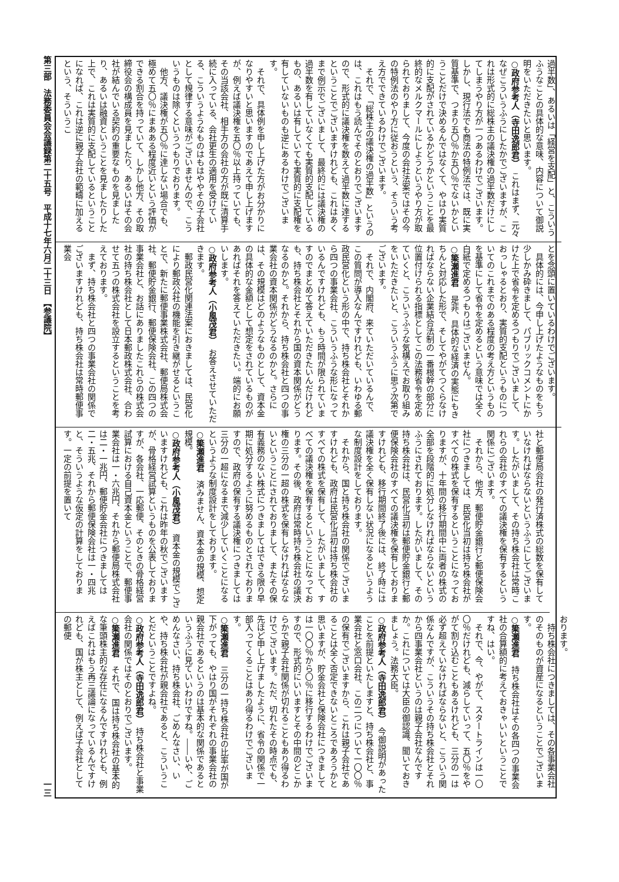第三部　法務委員会会議録第二十五号　平成十七年六月二十三日　【参議院】 一三
過半数」、あるいは「経営を支配」と、こういうふうなことの具体的な意味、内容について御説明をいただきたいと思います。
○政府参考人（寺田逸郎君）　これはまず、元々なぜこういうふうにしたかでございますが、これは形式的に総株主の議決権の過半数だけにしてしまうやり方が一つあるわけでございます。しかし、現行法でも商法の特例法では、既に実質基準で、つまり五〇％か五〇％でないかということだけで決めるんではなくて、やはり実質的に支配がされているかどうかということを最終的なメルクマールにしようというやり方が取られておりまして、今度の会社法案ではその今の特例法のやり方に従おうという、そういう考え方でできているわけでございます。
それで、「総株主の議決権の過半数」というのは、これはもう読んでそのとおりでございますので、形式的に議決権を数えて過半数に達するということでございますけれども、これはあくまで例示でございまして、最終的には議決権の過半数を有していなくても実質的支配しているもの、あるいは有していても実質的に支配権を有していないものも逆にあるわけでございます。
それで、具体例を申し上げた方がお分かりになりやすいと思いますのであえて申し上げますが、例えば議決権を五〇％以上持っていても、その当該会社、相手方の会社の方が既に清算手続に入っている、会社更生の適用を受けている、こういうようなものはもはややその子会社として規律する意味がございませんので、こういうものは除くというつもりでおります。
他方、議決権が五〇％に達しない場合でも、極めて五〇％にまあある程度近いという評価ができる割合を持っていて、しかし他方、その取締役会の構成員を見ましたり、あるいはその会社が結んでいる契約の重要なものを見ましたり、あるいは融資ということを見ましたりした上で、これは実質的に支配しているということになれば、これは逆に親子会社の範疇に加えるという、そういうこ
とを念頭に置いているわけでございます。
具体的には、今申し上げたようなものをもう少しかみ砕きまして、パブリックコメントにかけた上で省令を定めるつもりでございまして、おっしゃるとおり、実質的支配というものについてのこれまでのある程度の考え方というものを基準にして省令を定めるという意味では全く白紙で定めるつもりはございません。
○簗瀬進君　是非、具体的な経済の実態にもきちんと対応した形で、そしてやがてつくらなければならない企業結合法制の一番根幹の部分に位置付けられる指標としてこの法務省令を定めていくと、こういうふうな気構えでお取り組みをいただきたいと、こういうふうに思う次第でございます。
それで、内閣府、来ていただいているんで、この質問が導入なんですけれども、いわゆる郵政民営化という形の中で、持ち株会社とそれから四つの事業会社、こういうふうな形になっているんですけれども、もう時間が限られていますのでまとめて答えていただきたいんだけれども、持ち株会社とそれから国の資本関係がどうなるのかと。それから、持ち株会社と四つの事業会社の資本関係がどうなるのかと。さらには、その規模はどのようなものとして、資本金の具体的な金額として想定をされているものがあればそれを答えていただきたい。端的にお願いします。
○政府参考人（小風茂君）　お答えさせていただきます。
郵政民営化関連法案におきましては、民営化により郵政公社の機能を引き継がせるということで、新たに郵便事業株式会社、郵便局株式会社、郵便貯金銀行、郵便保険会社、この四つの事業会社と、お話にありましたこれらの株式会社の持ち株会社として日本郵政株式会社、合わせて五つの株式会社を設立するということを考えております。
まず、持ち株会社と四つの事業会社の関係でございますけれども、持ち株会社は常時郵便事業会
社と郵便局会社の発行済株式の総数を保有していなければならないというふうにしてございます。したがいまして、その持ち株会社は常時これらの会社のすべての議決権を保有するという関係にございます。
それから、他方、郵便貯金銀行と郵便保険会社につきましては、民営化当初は持ち株会社がすべての株式を保有するということになっておりますが、十年間の移行期間中に両者の株式の全部を段階的に処分しなければならないというふうにされております。したがいまして、その持ち株会社は、民営化当初は郵便貯金銀行と郵便保険会社のすべての議決権を保有しておりますけれども、移行期間終了後には、終了時には議決権を全く保有しない状況になるというような制度設計をしております。
それから、国と持ち株会社の関係でございますけれども、政府は民営化当初は持ち株会社のすべての株式を保有して、したがいまして、すべての議決権を保有するということになっております。その後、政府は常時持ち株会社の議決権の三分の一超の株式を保有しなければならないということにされておりまして、またその保有義務のない株式につきましてはできる限り早期に処分するように努めるものとされておりますので、政府の保有する議決権につきましては三分の一超になるまで減少していくことになるというような制度設計をしております。
○簗瀬進君　済みません、資本金の規模、想定規模。
○政府参考人（小風茂君）　資本金の規模でございますけれども、これは昨年の秋でございますが、骨格経営試算というものを公表しておりますが、各会社、一応郵便、そのときの骨格経営試算における自己資本金ということで、郵便事業会社は一・六兆円、それから郵便局株式会社は二・一兆円、郵便貯金会社につきましては二・五兆、それから郵便保険会社は一・四兆と、そういうような仮定の計算をしております。一定の前提を置いて
おります。
持ち株会社につきましては、その各事業会社のそのものが資産になるということでございます。
○簗瀬進君　持ち株会社はその各四つの事業会社の合算額的に考えておきゃいいということですね、はい。
それで、今、やがて、スタートラインは一〇〇％だけれども、減らしていって、五〇％をやがて割り込むこともあるけれども、三分の一は必ず超えていなければならないと、こういう関係なんですが、こういうその持ち株会社とそれから四事業会社というのは親子会社なんですか。これについては大臣の御認識、聞いておきましょう。法務大臣。
○政府参考人（寺田逸郎君）　今御説明があったことを前提といたしますと、持ち株会社と、事業会社と窓口会社、この二つについて一〇〇％の保有でございますから、これは親子会社であることは全く否定できないところであろうかと思いますが、貯金会社と保険会社につきましては一〇〇％から〇％に移行するわけでございますので、形式的にいいますとその中間のどこからかで親子会社関係が切れることもあり得るわけでございます。ただ、切れたその時点でも、先ほど申し上げましたように、省令の関係で一部入ってくることはあり得るわけでございます。
○簗瀬進君　三分の一持ち株会社の比率が国が下がっても、やはり国がそれぞれの事業会社の親会社であるというのは基本的な関係であるというふうに見ていいわけですね。――いや、ごめんなさい、持ち株会社、ごめんなさい、いや、持ち株会社が親会社であると、こういうことだということですよね。
○政府参考人（寺田逸郎君）　持ち株会社と事業会社の関係ではそのとおりでございます。
○簗瀬進君　それで、国は持ち株会社の基本的な筆頭株主的な存在になるんですけれども、例えばこれはもう再三議論になっているんですけれども、国が株主として、例えば子会社としての郵便